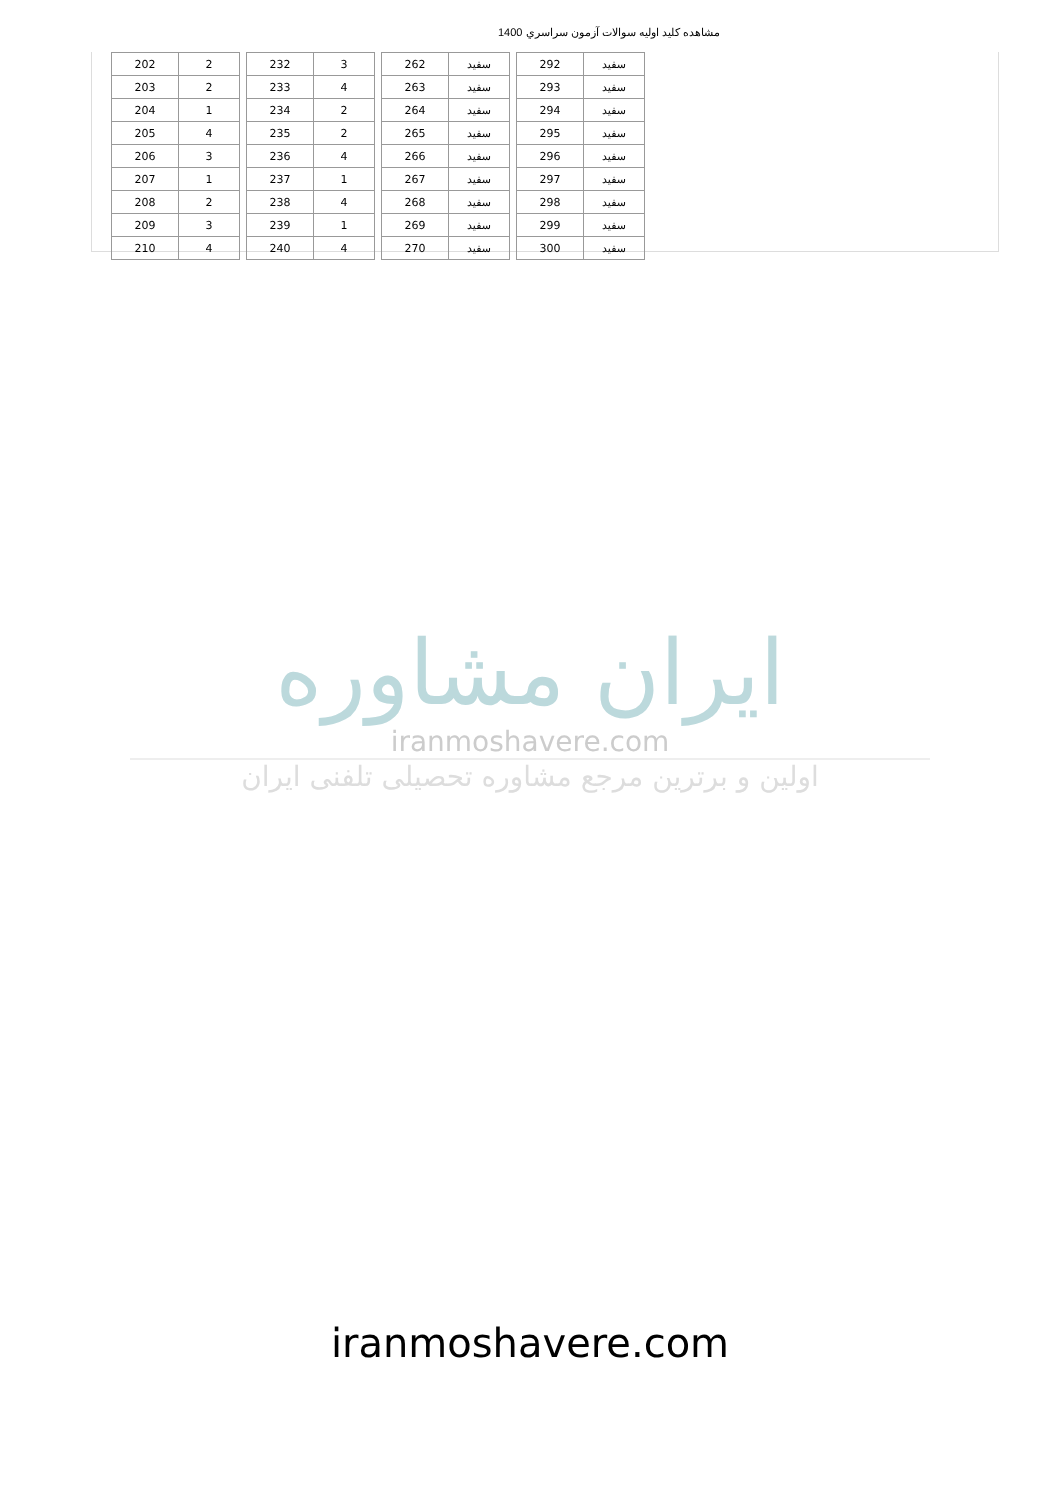مشاهده كليد اوليه سوالات آزمون سراسري 1400
| 202 | 2 |
| 203 | 2 |
| 204 | 1 |
| 205 | 4 |
| 206 | 3 |
| 207 | 1 |
| 208 | 2 |
| 209 | 3 |
| 210 | 4 |
| 232 | 3 |
| 233 | 4 |
| 234 | 2 |
| 235 | 2 |
| 236 | 4 |
| 237 | 1 |
| 238 | 4 |
| 239 | 1 |
| 240 | 4 |
| 262 | سفيد |
| 263 | سفيد |
| 264 | سفيد |
| 265 | سفيد |
| 266 | سفيد |
| 267 | سفيد |
| 268 | سفيد |
| 269 | سفيد |
| 270 | سفيد |
| 292 | سفيد |
| 293 | سفيد |
| 294 | سفيد |
| 295 | سفيد |
| 296 | سفيد |
| 297 | سفيد |
| 298 | سفيد |
| 299 | سفيد |
| 300 | سفيد |
ایران مشاوره
iranmoshavere.com
اولین و برترین مرجع مشاوره تحصیلی تلفنی ایران
iranmoshavere.com